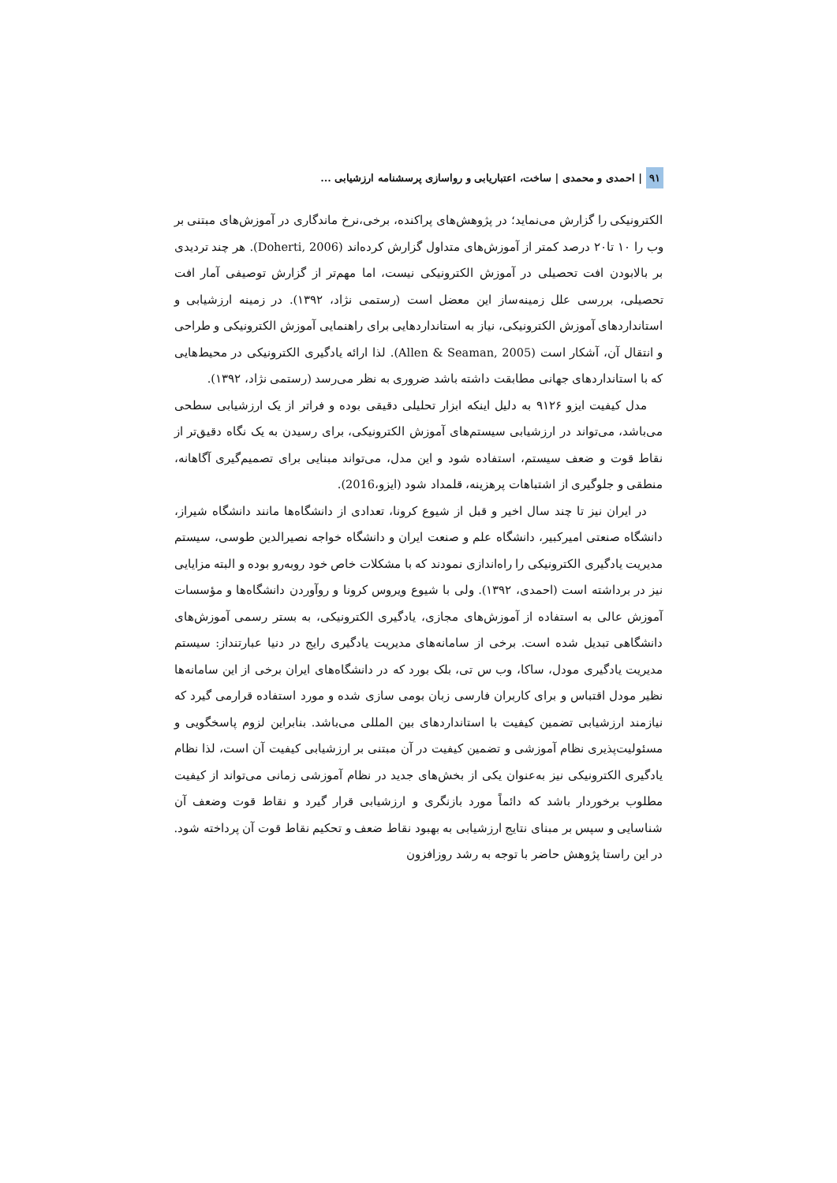۹۱ | احمدی و محمدی | ساخت، اعتباریابی و رواسازی پرسشنامه ارزشیابی ...
الکترونیکی را گزارش می‌نماید؛ در پژوهش‌های پراکنده، برخی،نرخ ماندگاری در آموزش‌های مبتنی بر وب را ۱۰ تا۲۰ درصد کمتر از آموزش‌های متداول گزارش کرده‌اند (Doherti, 2006). هر چند تردیدی بر بالابودن افت تحصیلی در آموزش الکترونیکی نیست، اما مهم‌تر از گزارش توصیفی آمار افت تحصیلی، بررسی علل زمینه‌ساز این معضل است (رستمی نژاد، ۱۳۹۲). در زمینه ارزشیابی و استانداردهای آموزش الکترونیکی، نیاز به استانداردهایی برای راهنمایی آموزش الکترونیکی و طراحی و انتقال آن، آشکار است (Allen & Seaman, 2005). لذا ارائه یادگیری الکترونیکی در محیط‌هایی که با استانداردهای جهانی مطابقت داشته باشد ضروری به نظر می‌رسد (رستمی نژاد، ۱۳۹۲).
مدل کیفیت ایزو ۹۱۲۶ به دلیل اینکه ابزار تحلیلی دقیقی بوده و فراتر از یک ارزشیابی سطحی می‌باشد، می‌تواند در ارزشیابی سیستم‌های آموزش الکترونیکی، برای رسیدن به یک نگاه دقیق‌تر از نقاط قوت و ضعف سیستم، استفاده شود و این مدل، می‌تواند مبنایی برای تصمیم‌گیری آگاهانه، منطقی و جلوگیری از اشتباهات پرهزینه، قلمداد شود (ایزو،2016).
در ایران نیز تا چند سال اخیر و قبل از شیوع کرونا، تعدادی از دانشگاه‌ها مانند دانشگاه شیراز، دانشگاه صنعتی امیرکبیر، دانشگاه علم و صنعت ایران و دانشگاه خواجه نصیرالدین طوسی، سیستم مدیریت یادگیری الکترونیکی را راه‌اندازی نمودند که با مشکلات خاص خود روبه‌رو بوده و البته مزایایی نیز در برداشته است (احمدی، ۱۳۹۲). ولی با شیوع ویروس کرونا و روآوردن دانشگاه‌ها و مؤسسات آموزش عالی به استفاده از آموزش‌های مجازی، یادگیری الکترونیکی، به بستر رسمی آموزش‌های دانشگاهی تبدیل شده است. برخی از سامانه‌های مدیریت یادگیری رایج در دنیا عبارتنداز: سیستم مدیریت یادگیری مودل، ساکا، وب س تی، بلک بورد که در دانشگاه‌های ایران برخی از این سامانه‌ها نظیر مودل اقتباس و برای کاربران فارسی زبان بومی سازی شده و مورد استفاده قرارمی گیرد که نیازمند ارزشیابی تضمین کیفیت با استانداردهای بین المللی می‌باشد. بنابراین لزوم پاسخگویی و مسئولیت‌پذیری نظام آموزشی و تضمین کیفیت در آن مبتنی بر ارزشیابی کیفیت آن است، لذا نظام یادگیری الکترونیکی نیز به‌عنوان یکی از بخش‌های جدید در نظام آموزشی زمانی می‌تواند از کیفیت مطلوب برخوردار باشد که دائماً مورد بازنگری و ارزشیابی قرار گیرد و نقاط قوت وضعف آن شناسایی و سپس بر مبنای نتایج ارزشیابی به بهبود نقاط ضعف و تحکیم نقاط قوت آن پرداخته شود. در این راستا پژوهش حاضر با توجه به رشد روزافزون